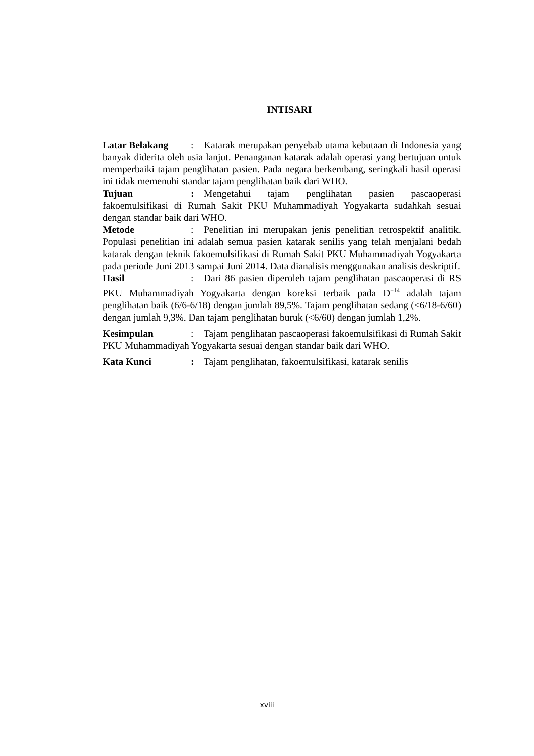INTISARI
Latar Belakang: Katarak merupakan penyebab utama kebutaan di Indonesia yang banyak diderita oleh usia lanjut. Penanganan katarak adalah operasi yang bertujuan untuk memperbaiki tajam penglihatan pasien. Pada negara berkembang, seringkali hasil operasi ini tidak memenuhi standar tajam penglihatan baik dari WHO.
Tujuan: Mengetahui tajam penglihatan pasien pascaoperasi fakoemulsifikasi di Rumah Sakit PKU Muhammadiyah Yogyakarta sudahkah sesuai dengan standar baik dari WHO.
Metode: Penelitian ini merupakan jenis penelitian retrospektif analitik. Populasi penelitian ini adalah semua pasien katarak senilis yang telah menjalani bedah katarak dengan teknik fakoemulsifikasi di Rumah Sakit PKU Muhammadiyah Yogyakarta pada periode Juni 2013 sampai Juni 2014. Data dianalisis menggunakan analisis deskriptif.
Hasil: Dari 86 pasien diperoleh tajam penglihatan pascaoperasi di RS PKU Muhammadiyah Yogyakarta dengan koreksi terbaik pada D<sup>+14</sup> adalah tajam penglihatan baik (6/6-6/18) dengan jumlah 89,5%. Tajam penglihatan sedang (<6/18-6/60) dengan jumlah 9,3%. Dan tajam penglihatan buruk (<6/60) dengan jumlah 1,2%.
Kesimpulan: Tajam penglihatan pascaoperasi fakoemulsifikasi di Rumah Sakit PKU Muhammadiyah Yogyakarta sesuai dengan standar baik dari WHO.
Kata Kunci: Tajam penglihatan, fakoemulsifikasi, katarak senilis
xviii